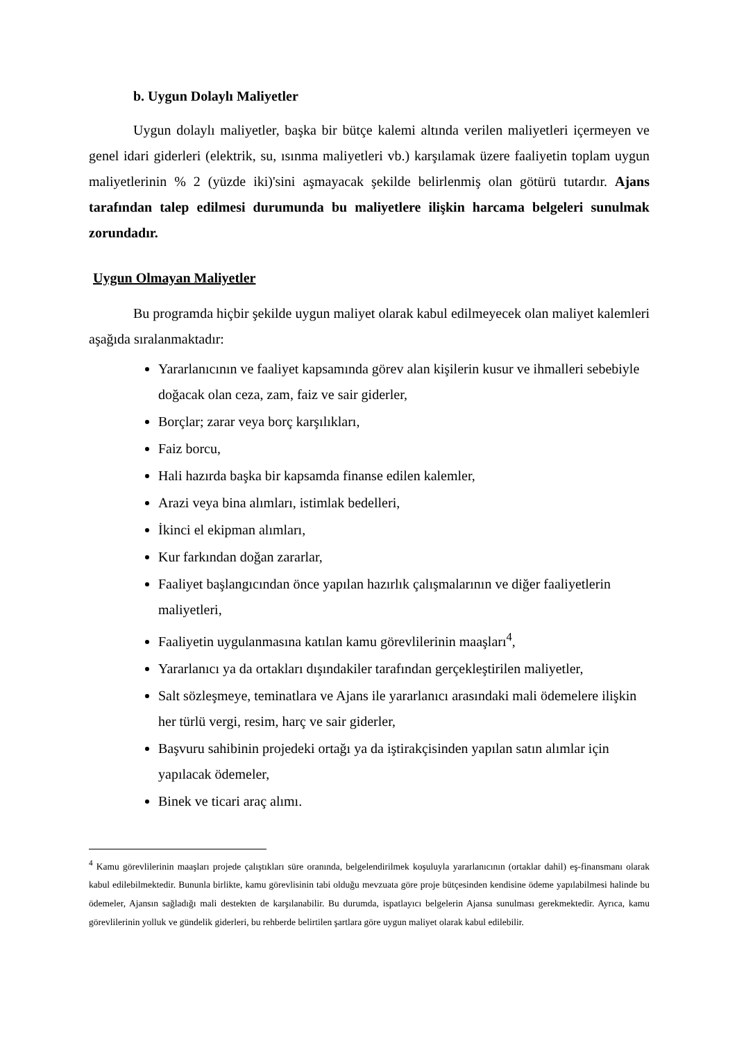b. Uygun Dolaylı Maliyetler
Uygun dolaylı maliyetler, başka bir bütçe kalemi altında verilen maliyetleri içermeyen ve genel idari giderleri (elektrik, su, ısınma maliyetleri vb.) karşılamak üzere faaliyetin toplam uygun maliyetlerinin % 2 (yüzde iki)'sini aşmayacak şekilde belirlenmiş olan götürü tutardır. Ajans tarafından talep edilmesi durumunda bu maliyetlere ilişkin harcama belgeleri sunulmak zorundadır.
Uygun Olmayan Maliyetler
Bu programda hiçbir şekilde uygun maliyet olarak kabul edilmeyecek olan maliyet kalemleri aşağıda sıralanmaktadır:
Yararlanıcının ve faaliyet kapsamında görev alan kişilerin kusur ve ihmalleri sebebiyle doğacak olan ceza, zam, faiz ve sair giderler,
Borçlar; zarar veya borç karşılıkları,
Faiz borcu,
Hali hazırda başka bir kapsamda finanse edilen kalemler,
Arazi veya bina alımları, istimlak bedelleri,
İkinci el ekipman alımları,
Kur farkından doğan zararlar,
Faaliyet başlangıcından önce yapılan hazırlık çalışmalarının ve diğer faaliyetlerin maliyetleri,
Faaliyetin uygulanmasına katılan kamu görevlilerinin maaşları<sup>4</sup>,
Yararlanıcı ya da ortakları dışındakiler tarafından gerçekleştirilen maliyetler,
Salt sözleşmeye, teminatlara ve Ajans ile yararlanıcı arasındaki mali ödemelere ilişkin her türlü vergi, resim, harç ve sair giderler,
Başvuru sahibinin projedeki ortağı ya da iştirakçisinden yapılan satın alımlar için yapılacak ödemeler,
Binek ve ticari araç alımı.
<sup>4</sup> Kamu görevlilerinin maaşları projede çalıştıkları süre oranında, belgelendirilmek koşuluyla yararlanıcının (ortaklar dahil) eş-finansmanı olarak kabul edilebilmektedir. Bununla birlikte, kamu görevlisinin tabi olduğu mevzuata göre proje bütçesinden kendisine ödeme yapılabilmesi halinde bu ödemeler, Ajansın sağladığı mali destekten de karşılanabilir. Bu durumda, ispatlayıcı belgelerin Ajansa sunulması gerekmektedir. Ayrıca, kamu görevlilerinin yolluk ve gündelik giderleri, bu rehberde belirtilen şartlara göre uygun maliyet olarak kabul edilebilir.